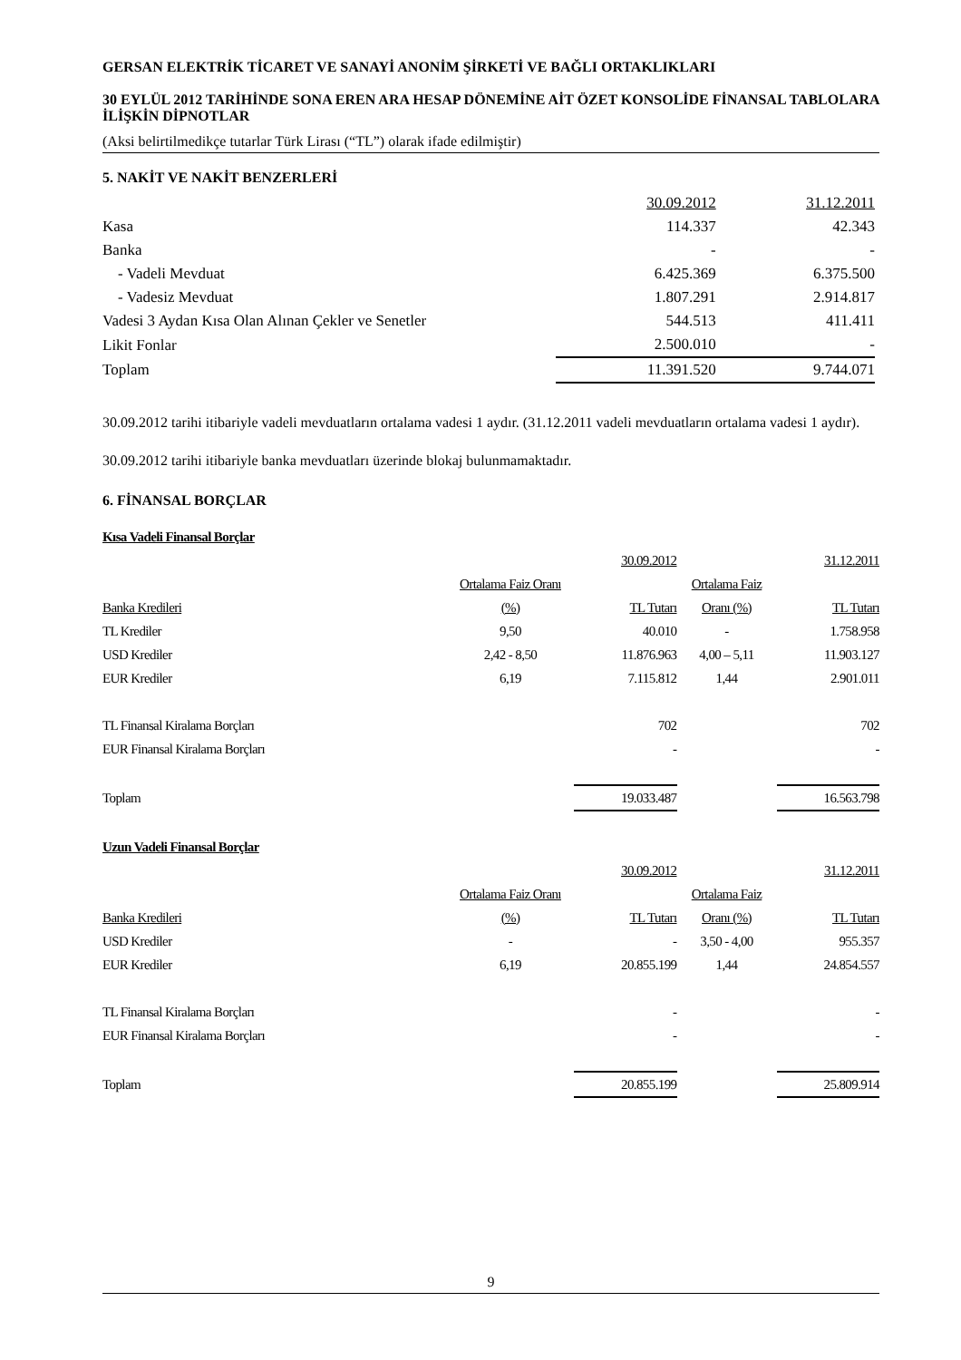GERSAN ELEKTRİK TİCARET VE SANAYİ ANONİM ŞİRKETİ VE BAĞLI ORTAKLIKLARI
30 EYLÜL 2012 TARİHİNDE SONA EREN ARA HESAP DÖNEMİNE AİT ÖZET KONSOLİDE FİNANSAL TABLOLARA İLİŞKİN DİPNOTLAR
(Aksi belirtilmedikçe tutarlar Türk Lirası (“TL”) olarak ifade edilmiştir)
5. NAKİT VE NAKİT BENZERLERİ
| | 30.09.2012 | 31.12.2011 |
| Kasa | 114.337 | 42.343 |
| Banka | - | - |
| - Vadeli Mevduat | 6.425.369 | 6.375.500 |
| - Vadesiz Mevduat | 1.807.291 | 2.914.817 |
| Vadesi 3 Aydan Kısa Olan Alınan Çekler ve Senetler | 544.513 | 411.411 |
| Likit Fonlar | 2.500.010 | - |
| Toplam | 11.391.520 | 9.744.071 |
30.09.2012 tarihi itibariyle vadeli mevduatların ortalama vadesi 1 aydır. (31.12.2011 vadeli mevduatların ortalama vadesi 1 aydır).
30.09.2012 tarihi itibariyle banka mevduatları üzerinde blokaj bulunmamaktadır.
6. FİNANSAL BORÇLAR
| Kısa Vadeli Finansal Borçlar | | | | |
| | | 30.09.2012 | | 31.12.2011 |
| | Ortalama Faiz Oranı | | Ortalama Faiz | |
| Banka Kredileri | (%) | TL Tutarı | Oranı (%) | TL Tutarı |
| TL Krediler | 9,50 | 40.010 | - | 1.758.958 |
| USD Krediler | 2,42 - 8,50 | 11.876.963 | 4,00 – 5,11 | 11.903.127 |
| EUR Krediler | 6,19 | 7.115.812 | 1,44 | 2.901.011 |
| TL Finansal Kiralama Borçları | | 702 | | 702 |
| EUR Finansal Kiralama Borçları | | - | | - |
| Toplam | | 19.033.487 | | 16.563.798 |
| Uzun Vadeli Finansal Borçlar | | | | |
| | | 30.09.2012 | | 31.12.2011 |
| | Ortalama Faiz Oranı | | Ortalama Faiz | |
| Banka Kredileri | (%) | TL Tutarı | Oranı (%) | TL Tutarı |
| USD Krediler | - | - | 3,50 - 4,00 | 955.357 |
| EUR Krediler | 6,19 | 20.855.199 | 1,44 | 24.854.557 |
| TL Finansal Kiralama Borçları | | - | | - |
| EUR Finansal Kiralama Borçları | | - | | - |
| Toplam | | 20.855.199 | | 25.809.914 |
9